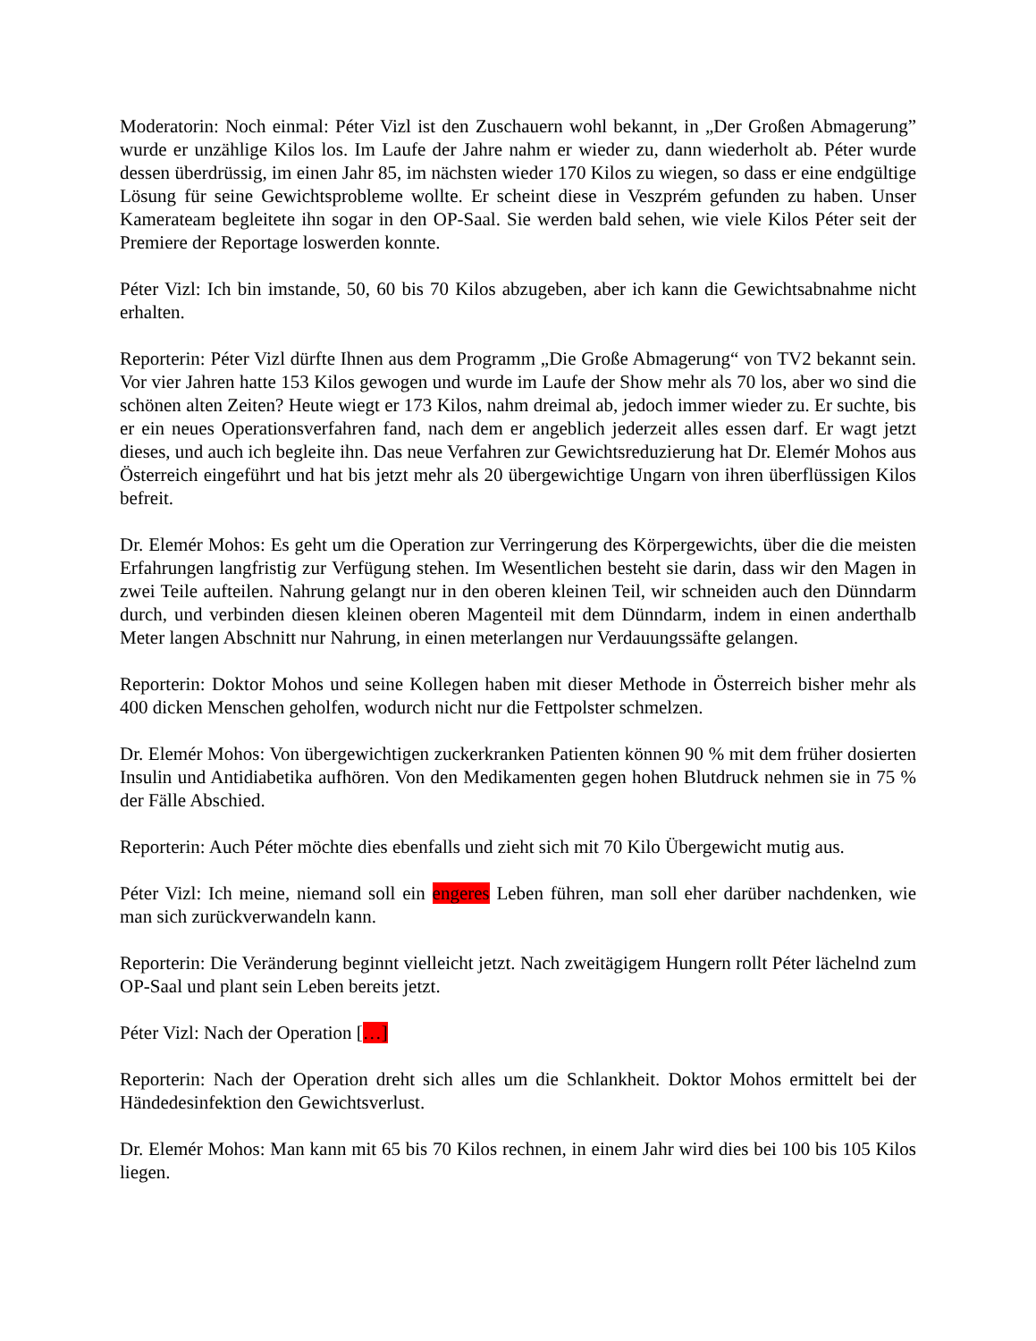Moderatorin: Noch einmal: Péter Vizl ist den Zuschauern wohl bekannt, in „Der Großen Abmagerung” wurde er unzählige Kilos los. Im Laufe der Jahre nahm er wieder zu, dann wiederholt ab. Péter wurde dessen überdrüssig, im einen Jahr 85, im nächsten wieder 170 Kilos zu wiegen, so dass er eine endgültige Lösung für seine Gewichtsprobleme wollte. Er scheint diese in Veszprém gefunden zu haben. Unser Kamerateam begleitete ihn sogar in den OP-Saal. Sie werden bald sehen, wie viele Kilos Péter seit der Premiere der Reportage loswerden konnte.
Péter Vizl: Ich bin imstande, 50, 60 bis 70 Kilos abzugeben, aber ich kann die Gewichtsabnahme nicht erhalten.
Reporterin: Péter Vizl dürfte Ihnen aus dem Programm „Die Große Abmagerung“ von TV2 bekannt sein. Vor vier Jahren hatte 153 Kilos gewogen und wurde im Laufe der Show mehr als 70 los, aber wo sind die schönen alten Zeiten? Heute wiegt er 173 Kilos, nahm dreimal ab, jedoch immer wieder zu. Er suchte, bis er ein neues Operationsverfahren fand, nach dem er angeblich jederzeit alles essen darf. Er wagt jetzt dieses, und auch ich begleite ihn. Das neue Verfahren zur Gewichtsreduzierung hat Dr. Elemér Mohos aus Österreich eingeführt und hat bis jetzt mehr als 20 übergewichtige Ungarn von ihren überflüssigen Kilos befreit.
Dr. Elemér Mohos: Es geht um die Operation zur Verringerung des Körpergewichts, über die die meisten Erfahrungen langfristig zur Verfügung stehen. Im Wesentlichen besteht sie darin, dass wir den Magen in zwei Teile aufteilen. Nahrung gelangt nur in den oberen kleinen Teil, wir schneiden auch den Dünndarm durch, und verbinden diesen kleinen oberen Magenteil mit dem Dünndarm, indem in einen anderthalb Meter langen Abschnitt nur Nahrung, in einen meterlangen nur Verdauungssäfte gelangen.
Reporterin: Doktor Mohos und seine Kollegen haben mit dieser Methode in Österreich bisher mehr als 400 dicken Menschen geholfen, wodurch nicht nur die Fettpolster schmelzen.
Dr. Elemér Mohos: Von übergewichtigen zuckerkranken Patienten können 90 % mit dem früher dosierten Insulin und Antidiabetika aufhören. Von den Medikamenten gegen hohen Blutdruck nehmen sie in 75 % der Fälle Abschied.
Reporterin: Auch Péter möchte dies ebenfalls und zieht sich mit 70 Kilo Übergewicht mutig aus.
Péter Vizl: Ich meine, niemand soll ein engeres Leben führen, man soll eher darüber nachdenken, wie man sich zurückverwandeln kann.
Reporterin: Die Veränderung beginnt vielleicht jetzt. Nach zweitägigem Hungern rollt Péter lächelnd zum OP-Saal und plant sein Leben bereits jetzt.
Péter Vizl: Nach der Operation […]
Reporterin: Nach der Operation dreht sich alles um die Schlankheit. Doktor Mohos ermittelt bei der Händedesinfektion den Gewichtsverlust.
Dr. Elemér Mohos: Man kann mit 65 bis 70 Kilos rechnen, in einem Jahr wird dies bei 100 bis 105 Kilos liegen.